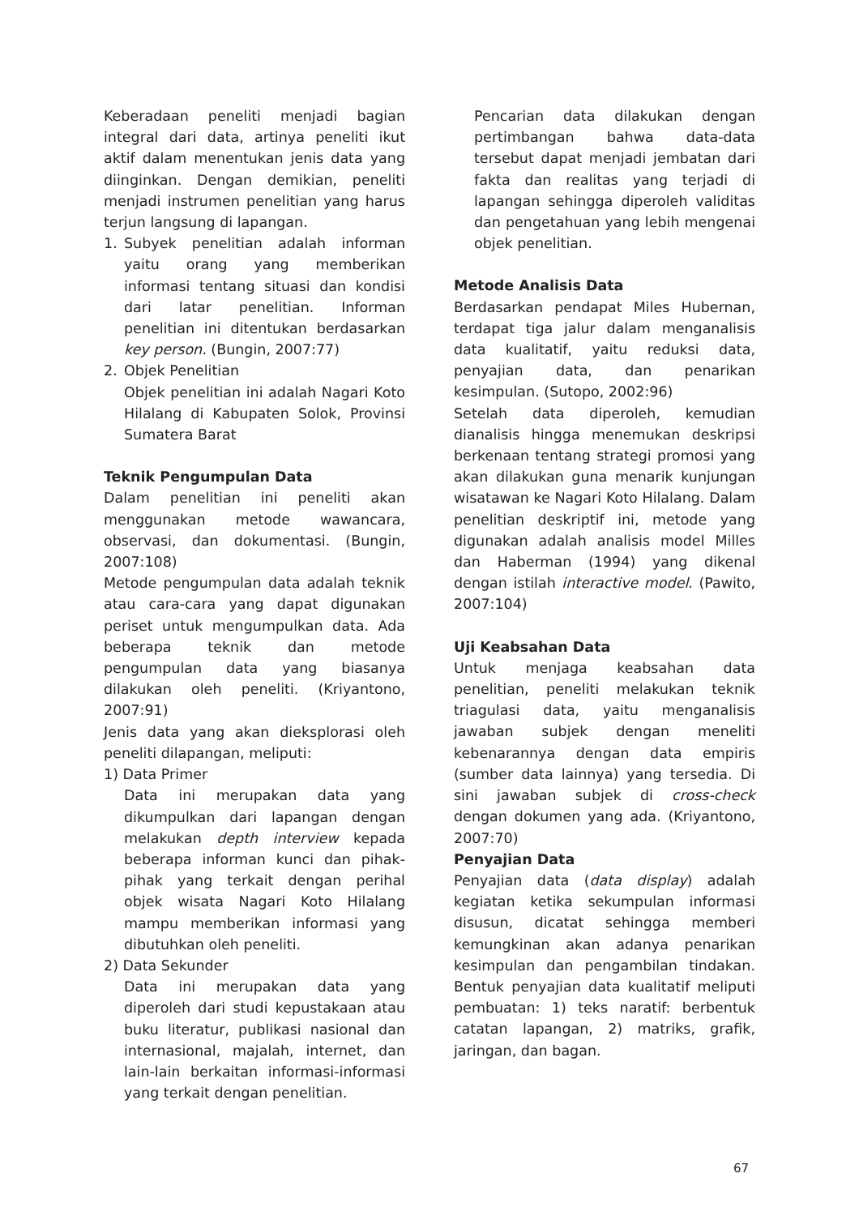Keberadaan peneliti menjadi bagian integral dari data, artinya peneliti ikut aktif dalam menentukan jenis data yang diinginkan. Dengan demikian, peneliti menjadi instrumen penelitian yang harus terjun langsung di lapangan.
1. Subyek penelitian adalah informan yaitu orang yang memberikan informasi tentang situasi dan kondisi dari latar penelitian. Informan penelitian ini ditentukan berdasarkan key person. (Bungin, 2007:77)
2. Objek Penelitian
Objek penelitian ini adalah Nagari Koto Hilalang di Kabupaten Solok, Provinsi Sumatera Barat
Teknik Pengumpulan Data
Dalam penelitian ini peneliti akan menggunakan metode wawancara, observasi, dan dokumentasi. (Bungin, 2007:108)
Metode pengumpulan data adalah teknik atau cara-cara yang dapat digunakan periset untuk mengumpulkan data. Ada beberapa teknik dan metode pengumpulan data yang biasanya dilakukan oleh peneliti. (Kriyantono, 2007:91)
Jenis data yang akan dieksplorasi oleh peneliti dilapangan, meliputi:
1) Data Primer
Data ini merupakan data yang dikumpulkan dari lapangan dengan melakukan depth interview kepada beberapa informan kunci dan pihak-pihak yang terkait dengan perihal objek wisata Nagari Koto Hilalang mampu memberikan informasi yang dibutuhkan oleh peneliti.
2) Data Sekunder
Data ini merupakan data yang diperoleh dari studi kepustakaan atau buku literatur, publikasi nasional dan internasional, majalah, internet, dan lain-lain berkaitan informasi-informasi yang terkait dengan penelitian.
Pencarian data dilakukan dengan pertimbangan bahwa data-data tersebut dapat menjadi jembatan dari fakta dan realitas yang terjadi di lapangan sehingga diperoleh validitas dan pengetahuan yang lebih mengenai objek penelitian.
Metode Analisis Data
Berdasarkan pendapat Miles Hubernan, terdapat tiga jalur dalam menganalisis data kualitatif, yaitu reduksi data, penyajian data, dan penarikan kesimpulan. (Sutopo, 2002:96)
Setelah data diperoleh, kemudian dianalisis hingga menemukan deskripsi berkenaan tentang strategi promosi yang akan dilakukan guna menarik kunjungan wisatawan ke Nagari Koto Hilalang. Dalam penelitian deskriptif ini, metode yang digunakan adalah analisis model Milles dan Haberman (1994) yang dikenal dengan istilah interactive model. (Pawito, 2007:104)
Uji Keabsahan Data
Untuk menjaga keabsahan data penelitian, peneliti melakukan teknik triagulasi data, yaitu menganalisis jawaban subjek dengan meneliti kebenarannya dengan data empiris (sumber data lainnya) yang tersedia. Di sini jawaban subjek di cross-check dengan dokumen yang ada. (Kriyantono, 2007:70)
Penyajian Data
Penyajian data (data display) adalah kegiatan ketika sekumpulan informasi disusun, dicatat sehingga memberi kemungkinan akan adanya penarikan kesimpulan dan pengambilan tindakan. Bentuk penyajian data kualitatif meliputi pembuatan: 1) teks naratif: berbentuk catatan lapangan, 2) matriks, grafik, jaringan, dan bagan.
67